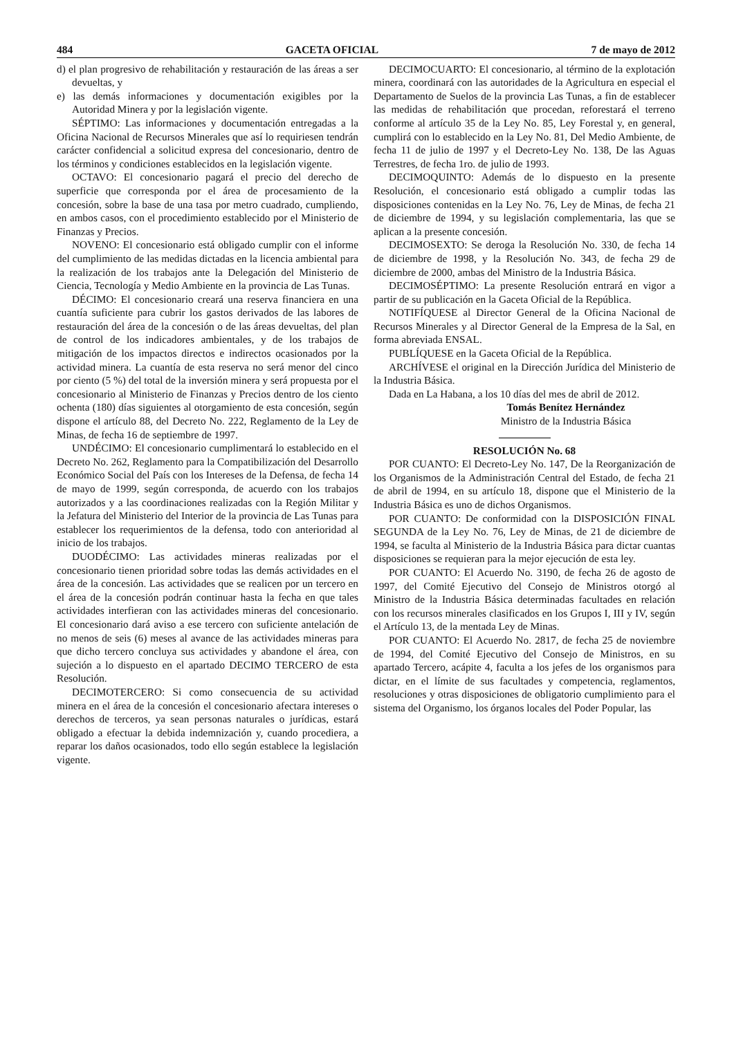484 GACETA OFICIAL 7 de mayo de 2012
d) el plan progresivo de rehabilitación y restauración de las áreas a ser devueltas, y
e) las demás informaciones y documentación exigibles por la Autoridad Minera y por la legislación vigente.
SÉPTIMO: Las informaciones y documentación entregadas a la Oficina Nacional de Recursos Minerales que así lo requiriesen tendrán carácter confidencial a solicitud expresa del concesionario, dentro de los términos y condiciones establecidos en la legislación vigente.
OCTAVO: El concesionario pagará el precio del derecho de superficie que corresponda por el área de procesamiento de la concesión, sobre la base de una tasa por metro cuadrado, cumpliendo, en ambos casos, con el procedimiento establecido por el Ministerio de Finanzas y Precios.
NOVENO: El concesionario está obligado cumplir con el informe del cumplimiento de las medidas dictadas en la licencia ambiental para la realización de los trabajos ante la Delegación del Ministerio de Ciencia, Tecnología y Medio Ambiente en la provincia de Las Tunas.
DÉCIMO: El concesionario creará una reserva financiera en una cuantía suficiente para cubrir los gastos derivados de las labores de restauración del área de la concesión o de las áreas devueltas, del plan de control de los indicadores ambientales, y de los trabajos de mitigación de los impactos directos e indirectos ocasionados por la actividad minera. La cuantía de esta reserva no será menor del cinco por ciento (5 %) del total de la inversión minera y será propuesta por el concesionario al Ministerio de Finanzas y Precios dentro de los ciento ochenta (180) días siguientes al otorgamiento de esta concesión, según dispone el artículo 88, del Decreto No. 222, Reglamento de la Ley de Minas, de fecha 16 de septiembre de 1997.
UNDÉCIMO: El concesionario cumplimentará lo establecido en el Decreto No. 262, Reglamento para la Compatibilización del Desarrollo Económico Social del País con los Intereses de la Defensa, de fecha 14 de mayo de 1999, según corresponda, de acuerdo con los trabajos autorizados y a las coordinaciones realizadas con la Región Militar y la Jefatura del Ministerio del Interior de la provincia de Las Tunas para establecer los requerimientos de la defensa, todo con anterioridad al inicio de los trabajos.
DUODÉCIMO: Las actividades mineras realizadas por el concesionario tienen prioridad sobre todas las demás actividades en el área de la concesión. Las actividades que se realicen por un tercero en el área de la concesión podrán continuar hasta la fecha en que tales actividades interfieran con las actividades mineras del concesionario. El concesionario dará aviso a ese tercero con suficiente antelación de no menos de seis (6) meses al avance de las actividades mineras para que dicho tercero concluya sus actividades y abandone el área, con sujeción a lo dispuesto en el apartado DECIMO TERCERO de esta Resolución.
DECIMOTERCERO: Si como consecuencia de su actividad minera en el área de la concesión el concesionario afectara intereses o derechos de terceros, ya sean personas naturales o jurídicas, estará obligado a efectuar la debida indemnización y, cuando procediera, a reparar los daños ocasionados, todo ello según establece la legislación vigente.
DECIMOCUARTO: El concesionario, al término de la explotación minera, coordinará con las autoridades de la Agricultura en especial el Departamento de Suelos de la provincia Las Tunas, a fin de establecer las medidas de rehabilitación que procedan, reforestará el terreno conforme al artículo 35 de la Ley No. 85, Ley Forestal y, en general, cumplirá con lo establecido en la Ley No. 81, Del Medio Ambiente, de fecha 11 de julio de 1997 y el Decreto-Ley No. 138, De las Aguas Terrestres, de fecha 1ro. de julio de 1993.
DECIMOQUINTO: Además de lo dispuesto en la presente Resolución, el concesionario está obligado a cumplir todas las disposiciones contenidas en la Ley No. 76, Ley de Minas, de fecha 21 de diciembre de 1994, y su legislación complementaria, las que se aplican a la presente concesión.
DECIMOSEXTO: Se deroga la Resolución No. 330, de fecha 14 de diciembre de 1998, y la Resolución No. 343, de fecha 29 de diciembre de 2000, ambas del Ministro de la Industria Básica.
DECIMOSÉPTIMO: La presente Resolución entrará en vigor a partir de su publicación en la Gaceta Oficial de la República.
NOTIFÍQUESE al Director General de la Oficina Nacional de Recursos Minerales y al Director General de la Empresa de la Sal, en forma abreviada ENSAL.
PUBLÍQUESE en la Gaceta Oficial de la República.
ARCHÍVESE el original en la Dirección Jurídica del Ministerio de la Industria Básica.
Dada en La Habana, a los 10 días del mes de abril de 2012.
Tomás Benítez Hernández
Ministro de la Industria Básica
RESOLUCIÓN No. 68
POR CUANTO: El Decreto-Ley No. 147, De la Reorganización de los Organismos de la Administración Central del Estado, de fecha 21 de abril de 1994, en su artículo 18, dispone que el Ministerio de la Industria Básica es uno de dichos Organismos.
POR CUANTO: De conformidad con la DISPOSICIÓN FINAL SEGUNDA de la Ley No. 76, Ley de Minas, de 21 de diciembre de 1994, se faculta al Ministerio de la Industria Básica para dictar cuantas disposiciones se requieran para la mejor ejecución de esta ley.
POR CUANTO: El Acuerdo No. 3190, de fecha 26 de agosto de 1997, del Comité Ejecutivo del Consejo de Ministros otorgó al Ministro de la Industria Básica determinadas facultades en relación con los recursos minerales clasificados en los Grupos I, III y IV, según el Artículo 13, de la mentada Ley de Minas.
POR CUANTO: El Acuerdo No. 2817, de fecha 25 de noviembre de 1994, del Comité Ejecutivo del Consejo de Ministros, en su apartado Tercero, acápite 4, faculta a los jefes de los organismos para dictar, en el límite de sus facultades y competencia, reglamentos, resoluciones y otras disposiciones de obligatorio cumplimiento para el sistema del Organismo, los órganos locales del Poder Popular, las